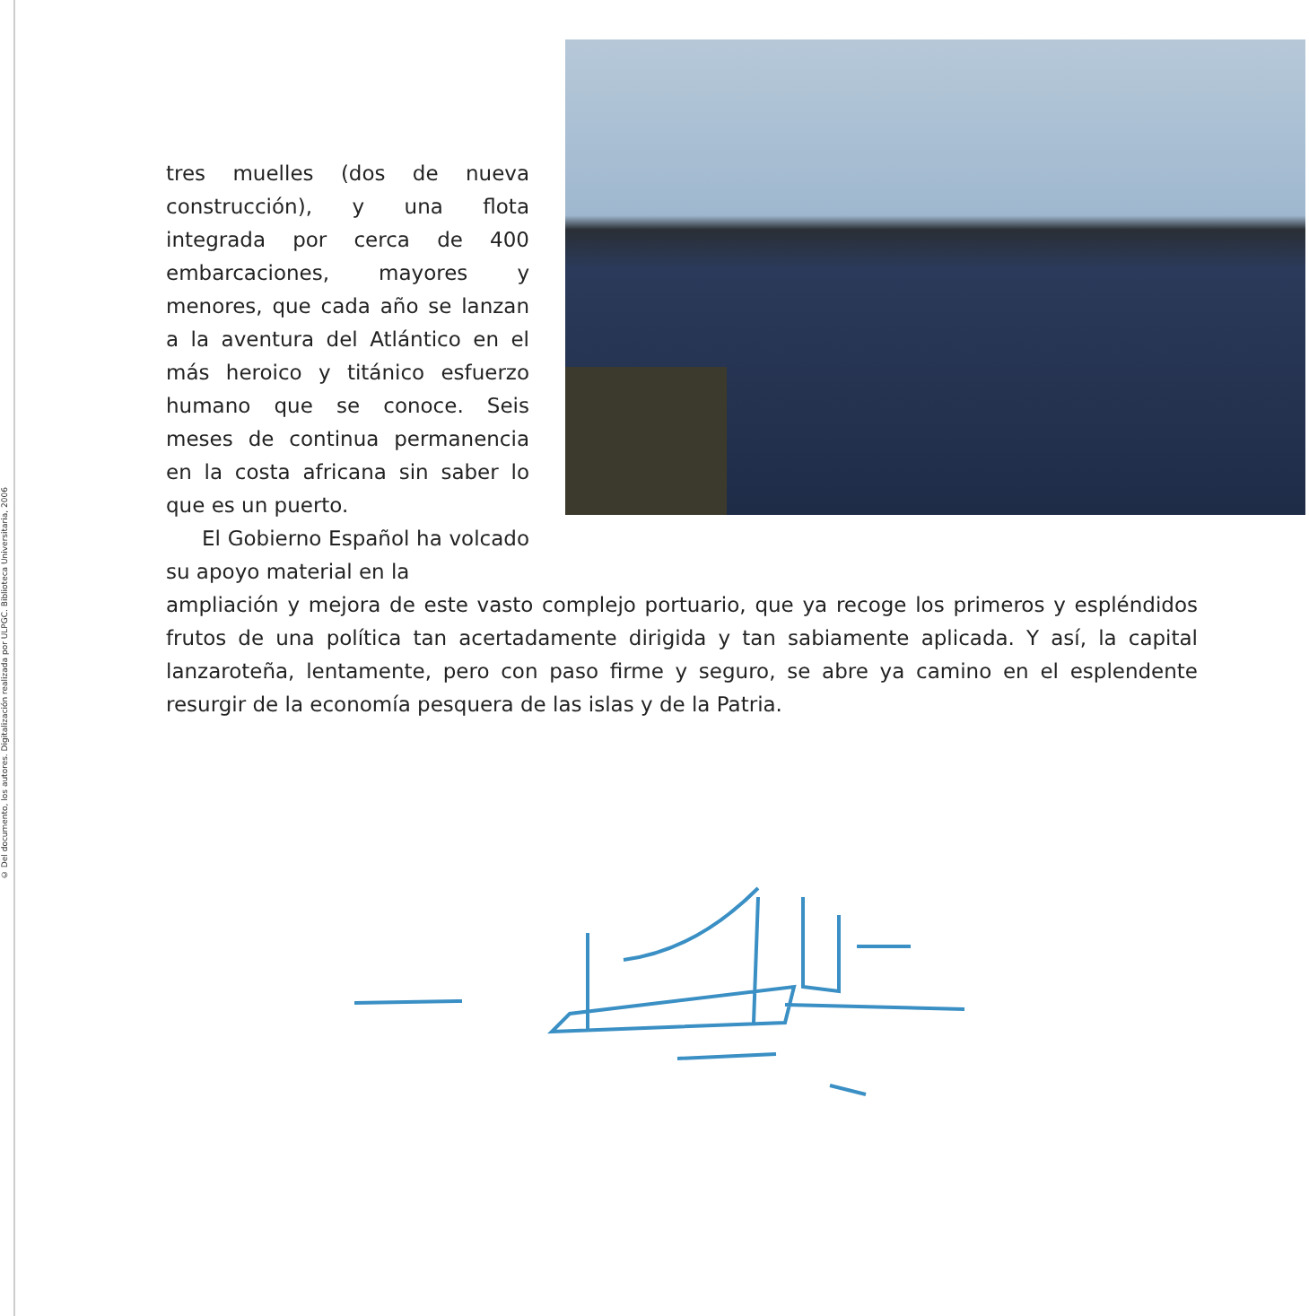© Del documento, los autores. Digitalización realizada por ULPGC. Biblioteca Universitaria, 2006
tres muelles (dos de nueva construcción), y una flota integrada por cerca de 400 embarcaciones, mayores y menores, que cada año se lanzan a la aventura del Atlántico en el más heroico y titánico esfuerzo humano que se conoce. Seis meses de continua permanencia en la costa africana sin saber lo que es un puerto.
El Gobierno Español ha volcado su apoyo material en la
ampliación y mejora de este vasto complejo portuario, que ya recoge los primeros y espléndidos frutos de una política tan acertadamente dirigida y tan sabiamente aplicada. Y así, la capital lanzaroteña, lentamente, pero con paso firme y seguro, se abre ya camino en el esplendente resurgir de la economía pesquera de las islas y de la Patria.